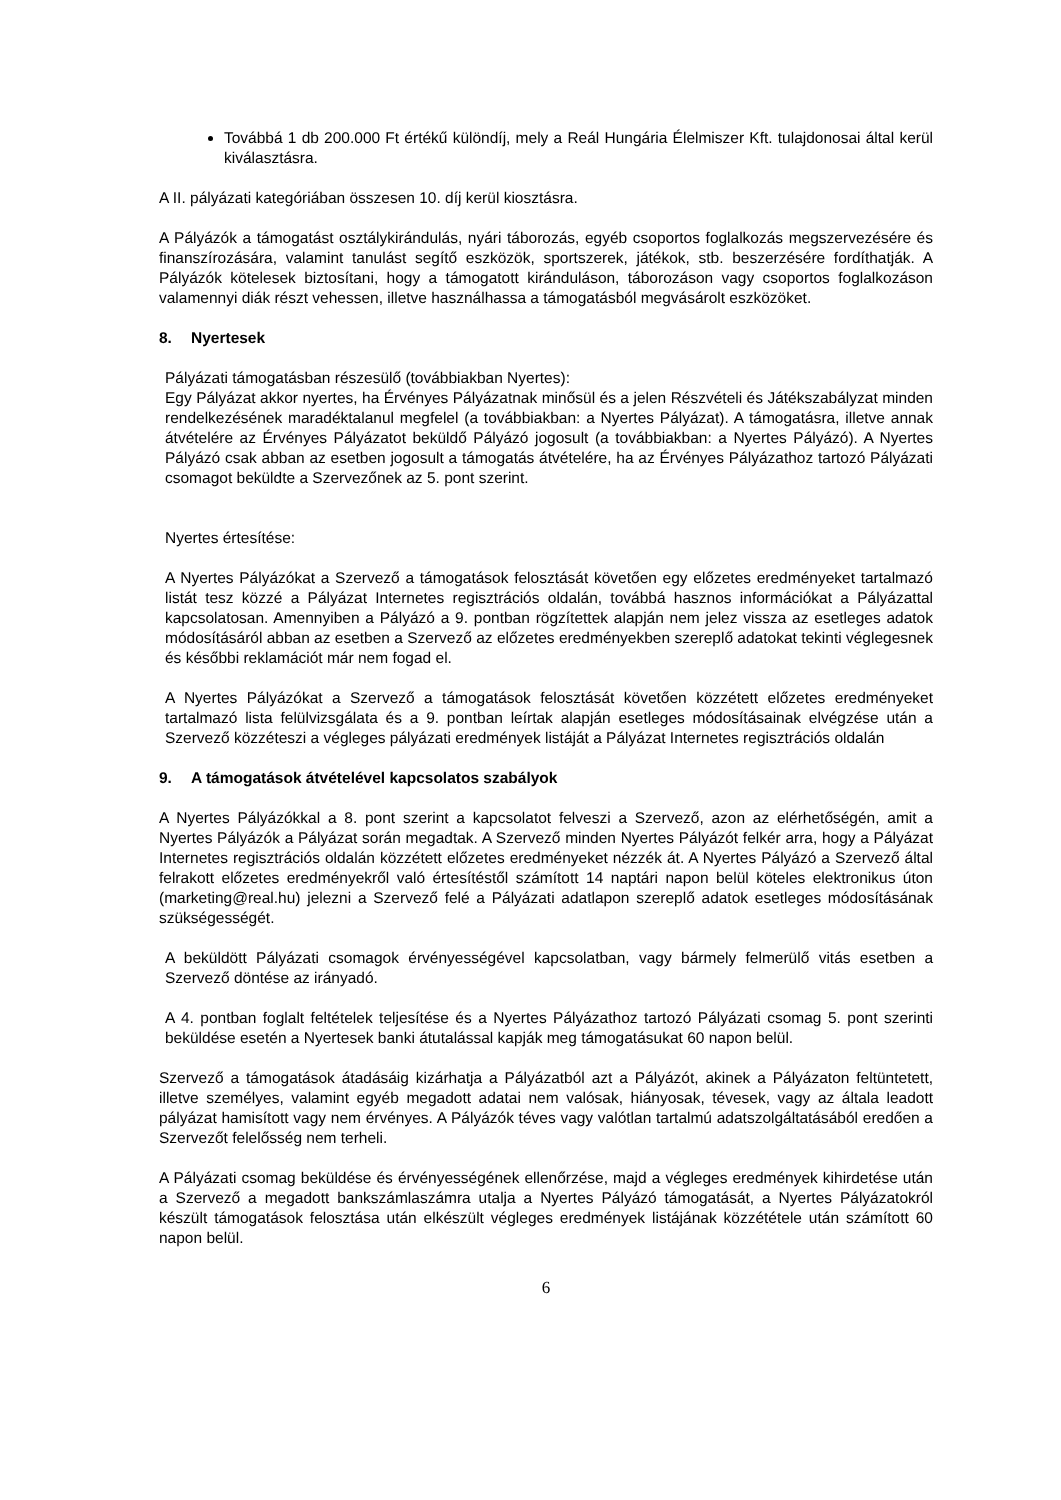Továbbá 1 db 200.000 Ft értékű különdíj, mely a Reál Hungária Élelmiszer Kft. tulajdonosai által kerül kiválasztásra.
A II. pályázati kategóriában összesen 10. díj kerül kiosztásra.
A Pályázók a támogatást osztálykirándulás, nyári táborozás, egyéb csoportos foglalkozás megszervezésére és finanszírozására, valamint tanulást segítő eszközök, sportszerek, játékok, stb. beszerzésére fordíthatják. A Pályázók kötelesek biztosítani, hogy a támogatott kiránduláson, táborozáson vagy csoportos foglalkozáson valamennyi diák részt vehessen, illetve használhassa a támogatásból megvásárolt eszközöket.
8. Nyertesek
Pályázati támogatásban részesülő (továbbiakban Nyertes):
Egy Pályázat akkor nyertes, ha Érvényes Pályázatnak minősül és a jelen Részvételi és Játékszabályzat minden rendelkezésének maradéktalanul megfelel (a továbbiakban: a Nyertes Pályázat). A támogatásra, illetve annak átvételére az Érvényes Pályázatot beküldő Pályázó jogosult (a továbbiakban: a Nyertes Pályázó). A Nyertes Pályázó csak abban az esetben jogosult a támogatás átvételére, ha az Érvényes Pályázathoz tartozó Pályázati csomagot beküldte a Szervezőnek az 5. pont szerint.
Nyertes értesítése:
A Nyertes Pályázókat a Szervező a támogatások felosztását követően egy előzetes eredményeket tartalmazó listát tesz közzé a Pályázat Internetes regisztrációs oldalán, továbbá hasznos információkat a Pályázattal kapcsolatosan. Amennyiben a Pályázó a 9. pontban rögzítettek alapján nem jelez vissza az esetleges adatok módosításáról abban az esetben a Szervező az előzetes eredményekben szereplő adatokat tekinti véglegesnek és későbbi reklamációt már nem fogad el.
A Nyertes Pályázókat a Szervező a támogatások felosztását követően közzétett előzetes eredményeket tartalmazó lista felülvizsgálata és a 9. pontban leírtak alapján esetleges módosításainak elvégzése után a Szervező közzéteszi a végleges pályázati eredmények listáját a Pályázat Internetes regisztrációs oldalán
9. A támogatások átvételével kapcsolatos szabályok
A Nyertes Pályázókkal a 8. pont szerint a kapcsolatot felveszi a Szervező, azon az elérhetőségén, amit a Nyertes Pályázók a Pályázat során megadtak. A Szervező minden Nyertes Pályázót felkér arra, hogy a Pályázat Internetes regisztrációs oldalán közzétett előzetes eredményeket nézzék át. A Nyertes Pályázó a Szervező által felrakott előzetes eredményekről való értesítéstől számított 14 naptári napon belül köteles elektronikus úton (marketing@real.hu) jelezni a Szervező felé a Pályázati adatlapon szereplő adatok esetleges módosításának szükségességét.
A beküldött Pályázati csomagok érvényességével kapcsolatban, vagy bármely felmerülő vitás esetben a Szervező döntése az irányadó.
A 4. pontban foglalt feltételek teljesítése és a Nyertes Pályázathoz tartozó Pályázati csomag 5. pont szerinti beküldése esetén a Nyertesek banki átutalással kapják meg támogatásukat 60 napon belül.
Szervező a támogatások átadásáig kizárhatja a Pályázatból azt a Pályázót, akinek a Pályázaton feltüntetett, illetve személyes, valamint egyéb megadott adatai nem valósak, hiányosak, tévesek, vagy az általa leadott pályázat hamisított vagy nem érvényes. A Pályázók téves vagy valótlan tartalmú adatszolgáltatásából eredően a Szervezőt felelősség nem terheli.
A Pályázati csomag beküldése és érvényességének ellenőrzése, majd a végleges eredmények kihirdetése után a Szervező a megadott bankszámlaszámra utalja a Nyertes Pályázó támogatását, a Nyertes Pályázatokról készült támogatások felosztása után elkészült végleges eredmények listájának közzététele után számított 60 napon belül.
6